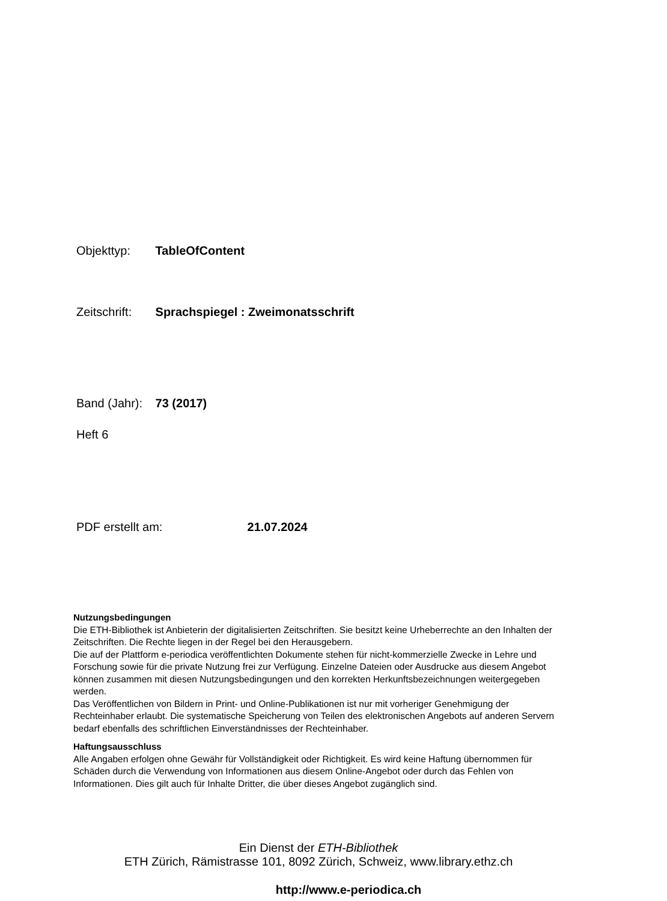Objekttyp: TableOfContent
Zeitschrift: Sprachspiegel : Zweimonatsschrift
Band (Jahr): 73 (2017)
Heft 6
PDF erstellt am: 21.07.2024
Nutzungsbedingungen
Die ETH-Bibliothek ist Anbieterin der digitalisierten Zeitschriften. Sie besitzt keine Urheberrechte an den Inhalten der Zeitschriften. Die Rechte liegen in der Regel bei den Herausgebern.
Die auf der Plattform e-periodica veröffentlichten Dokumente stehen für nicht-kommerzielle Zwecke in Lehre und Forschung sowie für die private Nutzung frei zur Verfügung. Einzelne Dateien oder Ausdrucke aus diesem Angebot können zusammen mit diesen Nutzungsbedingungen und den korrekten Herkunftsbezeichnungen weitergegeben werden.
Das Veröffentlichen von Bildern in Print- und Online-Publikationen ist nur mit vorheriger Genehmigung der Rechteinhaber erlaubt. Die systematische Speicherung von Teilen des elektronischen Angebots auf anderen Servern bedarf ebenfalls des schriftlichen Einverständnisses der Rechteinhaber.
Haftungsausschluss
Alle Angaben erfolgen ohne Gewähr für Vollständigkeit oder Richtigkeit. Es wird keine Haftung übernommen für Schäden durch die Verwendung von Informationen aus diesem Online-Angebot oder durch das Fehlen von Informationen. Dies gilt auch für Inhalte Dritter, die über dieses Angebot zugänglich sind.
Ein Dienst der ETH-Bibliothek
ETH Zürich, Rämistrasse 101, 8092 Zürich, Schweiz, www.library.ethz.ch
http://www.e-periodica.ch